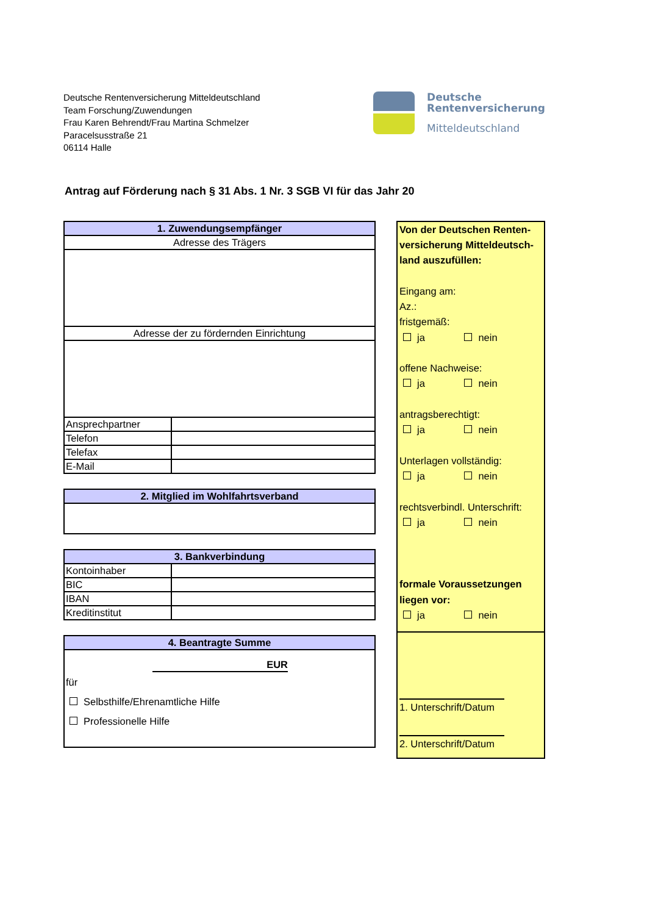Deutsche Rentenversicherung Mitteldeutschland
Team Forschung/Zuwendungen
Frau Karen Behrendt/Frau Martina Schmelzer
Paracelsusstraße 21
06114 Halle
Deutsche
Rentenversicherung
Mitteldeutschland
Antrag auf Förderung nach § 31 Abs. 1 Nr. 3 SGB VI für das Jahr 20
| 1. Zuwendungsempfänger | |
| Adresse des Trägers | |
| Adresse der zu fördernden Einrichtung | |
| Ansprechpartner | |
| Telefon | |
| Telefax | |
| E-Mail | |
| 2. Mitglied im Wohlfahrtsverband |
| 3. Bankverbindung | |
| Kontoinhaber | |
| BIC | |
| IBAN | |
| Kreditinstitut | |
| 4. Beantragte Summe |
| EUR für Selbsthilfe/Ehrenamtliche Hilfe Professionelle Hilfe |
Von der Deutschen Renten-versicherung Mitteldeutsch-land auszufüllen:
Eingang am:
Az.:
fristgemäß:
ja nein
offene Nachweise:
ja nein
antragsberechtigt:
ja nein
Unterlagen vollständig:
ja nein
rechtsverbindl. Unterschrift:
ja nein
formale Voraussetzungen liegen vor:
ja nein
1. Unterschrift/Datum
2. Unterschrift/Datum